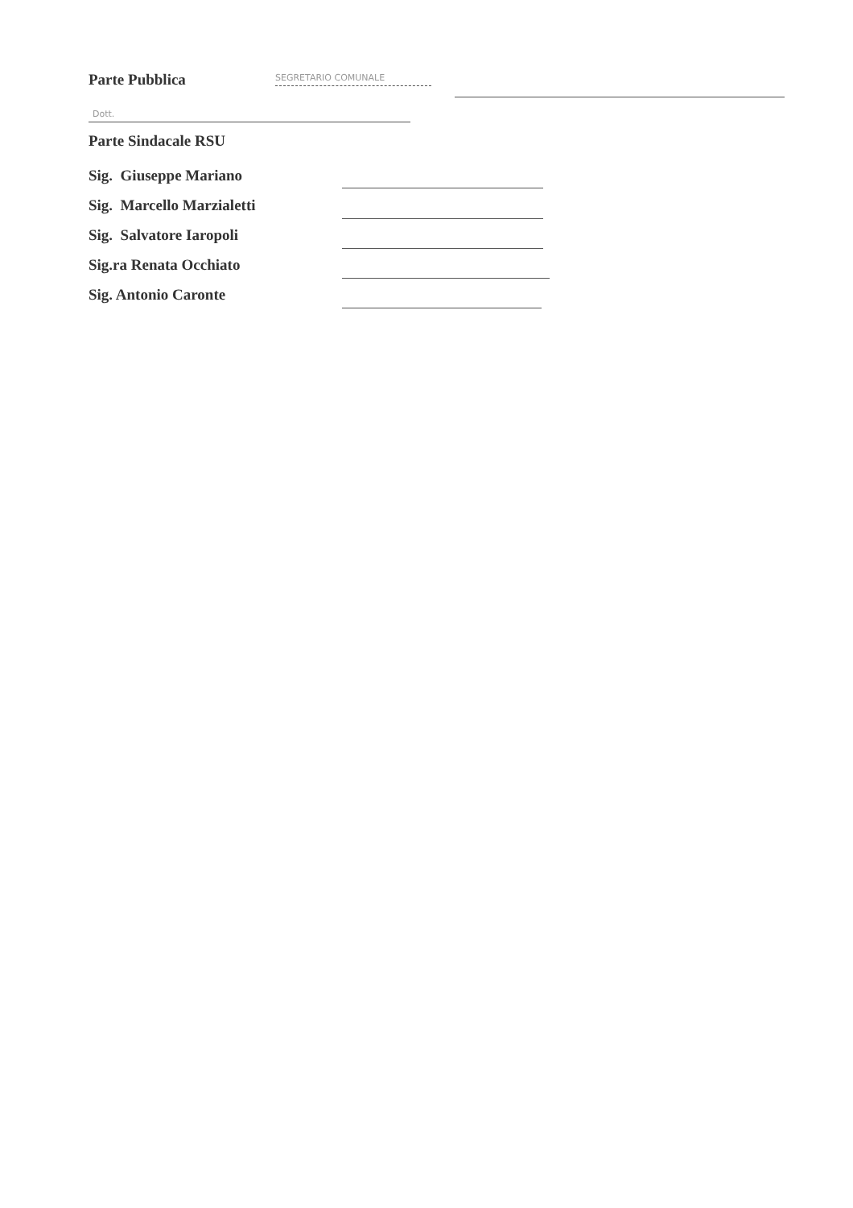Parte Pubblica SEGRETARIO COMUNALE
Dott.
Parte Sindacale RSU
Sig. Giuseppe Mariano
Sig. Marcello Marzialetti
Sig. Salvatore Iaropoli
Sig.ra Renata Occhiato
Sig. Antonio Caronte